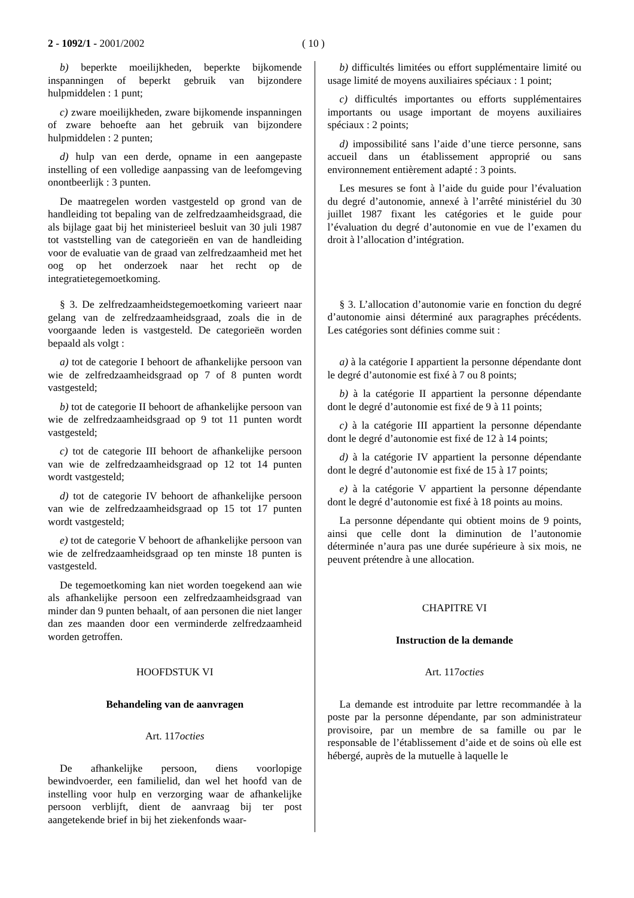2 - 1092/1 - 2001/2002 ( 10 )
b) beperkte moeilijkheden, beperkte bijkomende inspanningen of beperkt gebruik van bijzondere hulpmiddelen : 1 punt;
c) zware moeilijkheden, zware bijkomende inspanningen of zware behoefte aan het gebruik van bijzondere hulpmiddelen : 2 punten;
d) hulp van een derde, opname in een aangepaste instelling of een volledige aanpassing van de leefomgeving onontbeerlijk : 3 punten.
De maatregelen worden vastgesteld op grond van de handleiding tot bepaling van de zelfredzaamheidsgraad, die als bijlage gaat bij het ministerieel besluit van 30 juli 1987 tot vaststelling van de categorieën en van de handleiding voor de evaluatie van de graad van zelfredzaamheid met het oog op het onderzoek naar het recht op de integratietegemoetkoming.
§ 3. De zelfredzaamheidstegemoetkoming varieert naar gelang van de zelfredzaamheidsgraad, zoals die in de voorgaande leden is vastgesteld. De categorieën worden bepaald als volgt :
a) tot de categorie I behoort de afhankelijke persoon van wie de zelfredzaamheidsgraad op 7 of 8 punten wordt vastgesteld;
b) tot de categorie II behoort de afhankelijke persoon van wie de zelfredzaamheidsgraad op 9 tot 11 punten wordt vastgesteld;
c) tot de categorie III behoort de afhankelijke persoon van wie de zelfredzaamheidsgraad op 12 tot 14 punten wordt vastgesteld;
d) tot de categorie IV behoort de afhankelijke persoon van wie de zelfredzaamheidsgraad op 15 tot 17 punten wordt vastgesteld;
e) tot de categorie V behoort de afhankelijke persoon van wie de zelfredzaamheidsgraad op ten minste 18 punten is vastgesteld.
De tegemoetkoming kan niet worden toegekend aan wie als afhankelijke persoon een zelfredzaamheidsgraad van minder dan 9 punten behaalt, of aan personen die niet langer dan zes maanden door een verminderde zelfredzaamheid worden getroffen.
HOOFDSTUK VI
Behandeling van de aanvragen
Art. 117octies
De afhankelijke persoon, diens voorlopige bewindvoerder, een familielid, dan wel het hoofd van de instelling voor hulp en verzorging waar de afhankelijke persoon verblijft, dient de aanvraag bij ter post aangetekende brief in bij het ziekenfonds waar-
b) difficultés limitées ou effort supplémentaire limité ou usage limité de moyens auxiliaires spéciaux : 1 point;
c) difficultés importantes ou efforts supplémentaires importants ou usage important de moyens auxiliaires spéciaux : 2 points;
d) impossibilité sans l’aide d’une tierce personne, sans accueil dans un établissement approprié ou sans environnement entièrement adapté : 3 points.
Les mesures se font à l’aide du guide pour l’évaluation du degré d’autonomie, annexé à l’arrêté ministériel du 30 juillet 1987 fixant les catégories et le guide pour l’évaluation du degré d’autonomie en vue de l’examen du droit à l’allocation d’intégration.
§ 3. L’allocation d’autonomie varie en fonction du degré d’autonomie ainsi déterminé aux paragraphes précédents. Les catégories sont définies comme suit :
a) à la catégorie I appartient la personne dépendante dont le degré d’autonomie est fixé à 7 ou 8 points;
b) à la catégorie II appartient la personne dépendante dont le degré d’autonomie est fixé de 9 à 11 points;
c) à la catégorie III appartient la personne dépendante dont le degré d’autonomie est fixé de 12 à 14 points;
d) à la catégorie IV appartient la personne dépendante dont le degré d’autonomie est fixé de 15 à 17 points;
e) à la catégorie V appartient la personne dépendante dont le degré d’autonomie est fixé à 18 points au moins.
La personne dépendante qui obtient moins de 9 points, ainsi que celle dont la diminution de l’autonomie déterminée n’aura pas une durée supérieure à six mois, ne peuvent prétendre à une allocation.
CHAPITRE VI
Instruction de la demande
Art. 117octies
La demande est introduite par lettre recommandée à la poste par la personne dépendante, par son administrateur provisoire, par un membre de sa famille ou par le responsable de l’établissement d’aide et de soins où elle est hébergé, auprès de la mutuelle à laquelle le